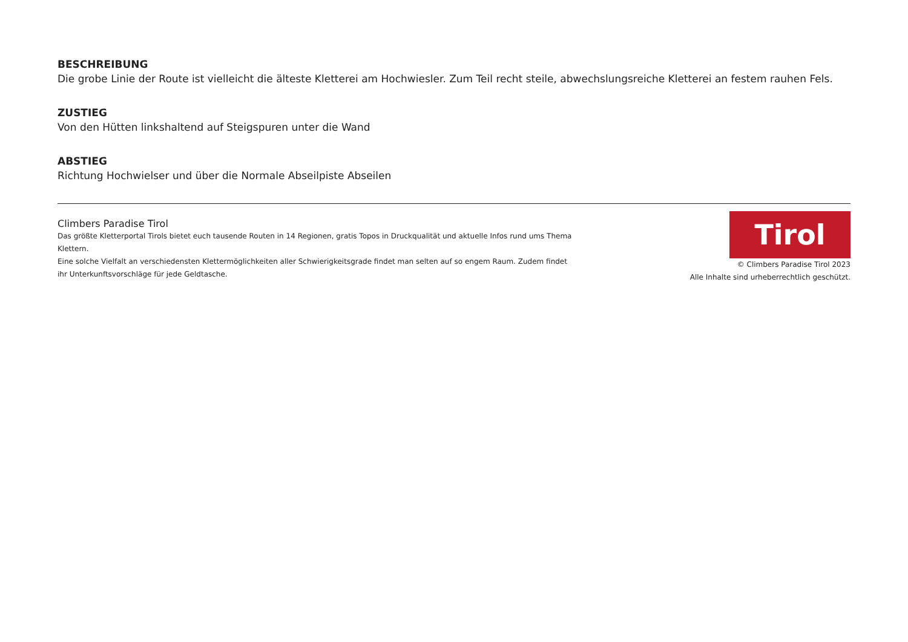BESCHREIBUNG
Die grobe Linie der Route ist vielleicht die älteste Kletterei am Hochwiesler. Zum Teil recht steile, abwechslungsreiche Kletterei an festem rauhen Fels.
ZUSTIEG
Von den Hütten linkshaltend auf Steigspuren unter die Wand
ABSTIEG
Richtung Hochwielser und über die Normale Abseilpiste Abseilen
Climbers Paradise Tirol
Das größte Kletterportal Tirols bietet euch tausende Routen in 14 Regionen, gratis Topos in Druckqualität und aktuelle Infos rund ums Thema Klettern.
Eine solche Vielfalt an verschiedensten Klettermöglichkeiten aller Schwierigkeitsgrade findet man selten auf so engem Raum. Zudem findet ihr Unterkunftsvorschläge für jede Geldtasche.
Tirol
© Climbers Paradise Tirol 2023
Alle Inhalte sind urheberrechtlich geschützt.